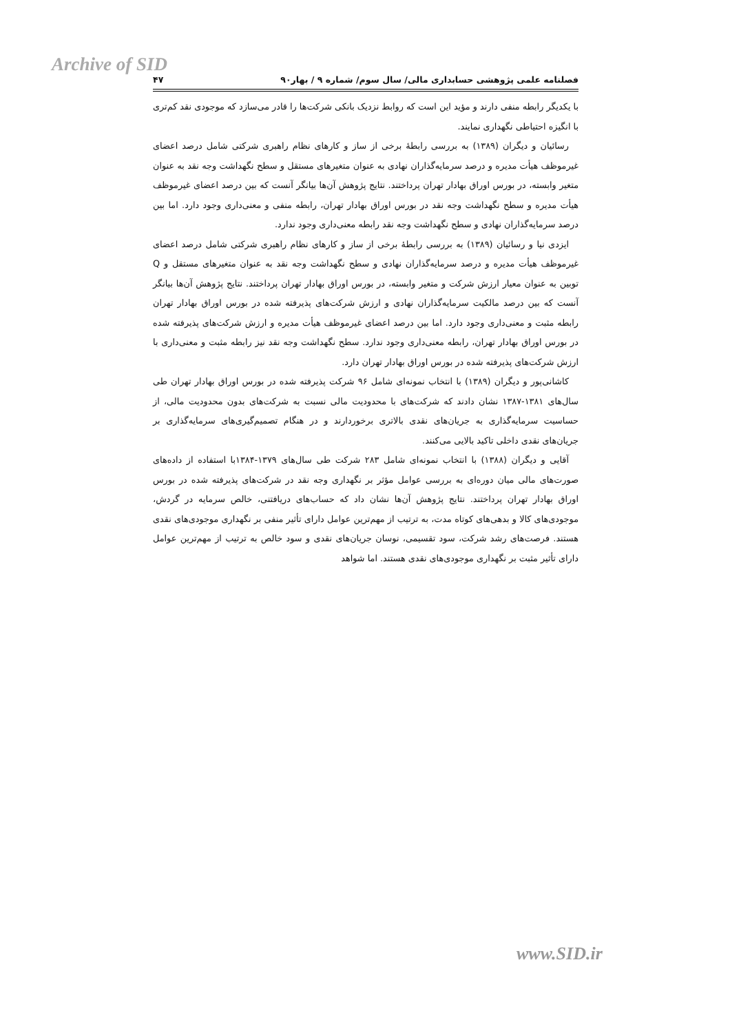Archive of SID
فصلنامه علمی پژوهشی حسابداری مالی/ سال سوم/ شماره ۹ / بهار۹۰ ۴۷
با یکدیگر رابطه منفی دارند و مؤید این است که روابط نزدیک بانکی شرکت‌ها را قادر می‌سازد که موجودی نقد کم‌تری با انگیزه احتیاطی نگهداری نمایند.
رسائیان و دیگران (۱۳۸۹) به بررسی رابطۀ برخی از ساز و کارهای نظام راهبری شرکتی شامل درصد اعضای غیرموظف هیأت مدیره و درصد سرمایه‌گذاران نهادی به عنوان متغیرهای مستقل و سطح نگهداشت وجه نقد به عنوان متغیر وابسته، در بورس اوراق بهادار تهران پرداختند. نتایج پژوهش آن‌ها بیانگر آنست که بین درصد اعضای غیرموظف هیأت مدیره و سطح نگهداشت وجه نقد در بورس اوراق بهادار تهران، رابطه منفی و معنی‌داری وجود دارد. اما بین درصد سرمایه‌گذاران نهادی و سطح نگهداشت وجه نقد رابطه معنی‌داری وجود ندارد.
ایزدی نیا و رسائیان (۱۳۸۹) به بررسی رابطۀ برخی از ساز و کارهای نظام راهبری شرکتی شامل درصد اعضای غیرموظف هیأت مدیره و درصد سرمایه‌گذاران نهادی و سطح نگهداشت وجه نقد به عنوان متغیرهای مستقل و Q توبین به عنوان معیار ارزش شرکت و متغیر وابسته، در بورس اوراق بهادار تهران پرداختند. نتایج پژوهش آن‌ها بیانگر آنست که بین درصد مالکیت سرمایه‌گذاران نهادی و ارزش شرکت‌های پذیرفته شده در بورس اوراق بهادار تهران رابطه مثبت و معنی‌داری وجود دارد. اما بین درصد اعضای غیرموظف هیأت مدیره و ارزش شرکت‌های پذیرفته شده در بورس اوراق بهادار تهران، رابطه معنی‌داری وجود ندارد. سطح نگهداشت وجه نقد نیز رابطه مثبت و معنی‌داری با ارزش شرکت‌های پذیرفته شده در بورس اوراق بهادار تهران دارد.
کاشانی‌پور و دیگران (۱۳۸۹) با انتخاب نمونه‌ای شامل ۹۶ شرکت پذیرفته شده در بورس اوراق بهادار تهران طی سال‌های ۱۳۸۱-۱۳۸۷ نشان دادند که شرکت‌های با محدودیت مالی نسبت به شرکت‌های بدون محدودیت مالی، از حساسیت سرمایه‌گذاری به جریان‌های نقدی بالاتری برخوردارند و در هنگام تصمیم‌گیری‌های سرمایه‌گذاری بر جریان‌های نقدی داخلی تاکید بالایی می‌کنند.
آقایی و دیگران (۱۳۸۸) با انتخاب نمونه‌ای شامل ۲۸۳ شرکت طی سال‌های ۱۳۷۹-۱۳۸۴با استفاده از داده‌های صورت‌های مالی میان دوره‌ای به بررسی عوامل مؤثر بر نگهداری وجه نقد در شرکت‌های پذیرفته شده در بورس اوراق بهادار تهران پرداختند. نتایج پژوهش آن‌ها نشان داد که حساب‌های دریافتنی، خالص سرمایه در گردش، موجودی‌های کالا و بدهی‌های کوتاه مدت، به ترتیب از مهم‌ترین عوامل دارای تأثیر منفی بر نگهداری موجودی‌های نقدی هستند. فرصت‌های رشد شرکت، سود تقسیمی، نوسان جریان‌های نقدی و سود خالص به ترتیب از مهم‌ترین عوامل دارای تأثیر مثبت بر نگهداری موجودی‌های نقدی هستند. اما شواهد
www.SID.ir